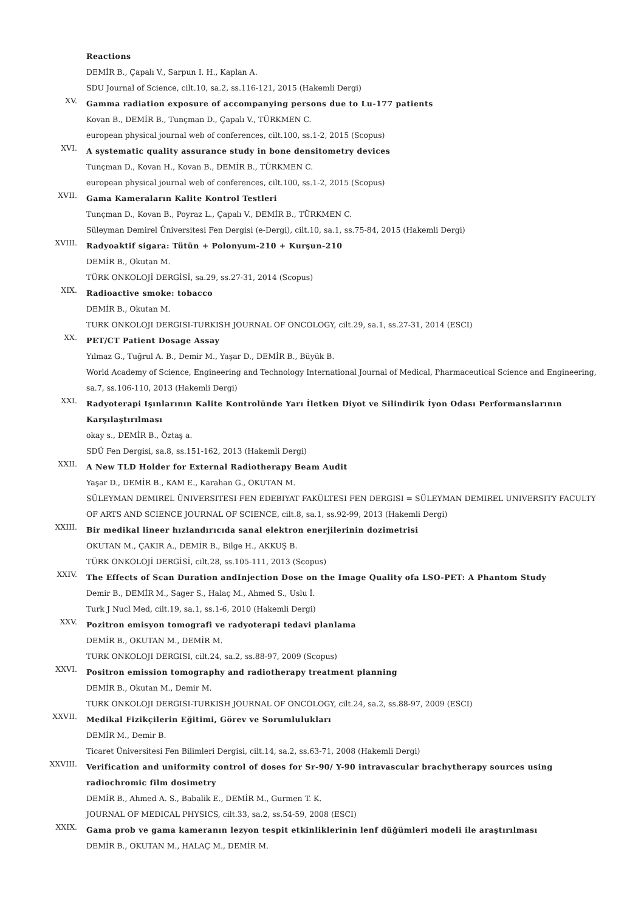Reactions
DEMİR B., Çapalı V., Sarpun I. H., Kaplan A.
SDU Journal of Science, cilt.10, sa.2, ss.116-121, 2015 (Hakemli Dergi)
XV.
Gamma radiation exposure of accompanying persons due to Lu-177 patients
Kovan B., DEMİR B., Tunçman D., Çapalı V., TÜRKMEN C.
european physical journal web of conferences, cilt.100, ss.1-2, 2015 (Scopus)
XVI.
A systematic quality assurance study in bone densitometry devices
Tunçman D., Kovan H., Kovan B., DEMİR B., TÜRKMEN C.
european physical journal web of conferences, cilt.100, ss.1-2, 2015 (Scopus)
XVII.
Gama Kameraların Kalite Kontrol Testleri
Tunçman D., Kovan B., Poyraz L., Çapalı V., DEMİR B., TÜRKMEN C.
Süleyman Demirel Üniversitesi Fen Dergisi (e-Dergi), cilt.10, sa.1, ss.75-84, 2015 (Hakemli Dergi)
XVIII.
Radyoaktif sigara: Tütün + Polonyum-210 + Kurşun-210
DEMİR B., Okutan M.
TÜRK ONKOLOJİ DERGİSİ, sa.29, ss.27-31, 2014 (Scopus)
XIX.
Radioactive smoke: tobacco
DEMİR B., Okutan M.
TURK ONKOLOJI DERGISI-TURKISH JOURNAL OF ONCOLOGY, cilt.29, sa.1, ss.27-31, 2014 (ESCI)
XX.
PET/CT Patient Dosage Assay
Yılmaz G., Tuğrul A. B., Demir M., Yaşar D., DEMİR B., Büyük B.
World Academy of Science, Engineering and Technology International Journal of Medical, Pharmaceutical Science and Engineering, sa.7, ss.106-110, 2013 (Hakemli Dergi)
XXI.
Radyoterapi Işınlarının Kalite Kontrolünde Yarı İletken Diyot ve Silindirik İyon Odası Performanslarının Karşılaştırılması
okay s., DEMİR B., Öztaş a.
SDÜ Fen Dergisi, sa.8, ss.151-162, 2013 (Hakemli Dergi)
XXII.
A New TLD Holder for External Radiotherapy Beam Audit
Yaşar D., DEMİR B., KAM E., Karahan G., OKUTAN M.
SÜLEYMAN DEMIREL ÜNIVERSITESI FEN EDEBIYAT FAKÜLTESI FEN DERGISI = SÜLEYMAN DEMIREL UNIVERSITY FACULTY OF ARTS AND SCIENCE JOURNAL OF SCIENCE, cilt.8, sa.1, ss.92-99, 2013 (Hakemli Dergi)
XXIII.
Bir medikal lineer hızlandırıcıda sanal elektron enerjilerinin dozimetrisi
OKUTAN M., ÇAKIR A., DEMİR B., Bilge H., AKKUŞ B.
TÜRK ONKOLOJİ DERGİSİ, cilt.28, ss.105-111, 2013 (Scopus)
XXIV.
The Effects of Scan Duration andInjection Dose on the Image Quality ofa LSO-PET: A Phantom Study
Demir B., DEMİR M., Sager S., Halaç M., Ahmed S., Uslu İ.
Turk J Nucl Med, cilt.19, sa.1, ss.1-6, 2010 (Hakemli Dergi)
XXV.
Pozitron emisyon tomografi ve radyoterapi tedavi planlama
DEMİR B., OKUTAN M., DEMİR M.
TURK ONKOLOJI DERGISI, cilt.24, sa.2, ss.88-97, 2009 (Scopus)
XXVI.
Positron emission tomography and radiotherapy treatment planning
DEMİR B., Okutan M., Demir M.
TURK ONKOLOJI DERGISI-TURKISH JOURNAL OF ONCOLOGY, cilt.24, sa.2, ss.88-97, 2009 (ESCI)
XXVII.
Medikal Fizikçilerin Eğitimi, Görev ve Sorumlulukları
DEMİR M., Demir B.
Ticaret Üniversitesi Fen Bilimleri Dergisi, cilt.14, sa.2, ss.63-71, 2008 (Hakemli Dergi)
XXVIII.
Verification and uniformity control of doses for Sr-90/ Y-90 intravascular brachytherapy sources using radiochromic film dosimetry
DEMİR B., Ahmed A. S., Babalik E., DEMİR M., Gurmen T. K.
JOURNAL OF MEDICAL PHYSICS, cilt.33, sa.2, ss.54-59, 2008 (ESCI)
XXIX.
Gama prob ve gama kameranın lezyon tespit etkinliklerinin lenf düğümleri modeli ile araştırılması
DEMİR B., OKUTAN M., HALAÇ M., DEMİR M.